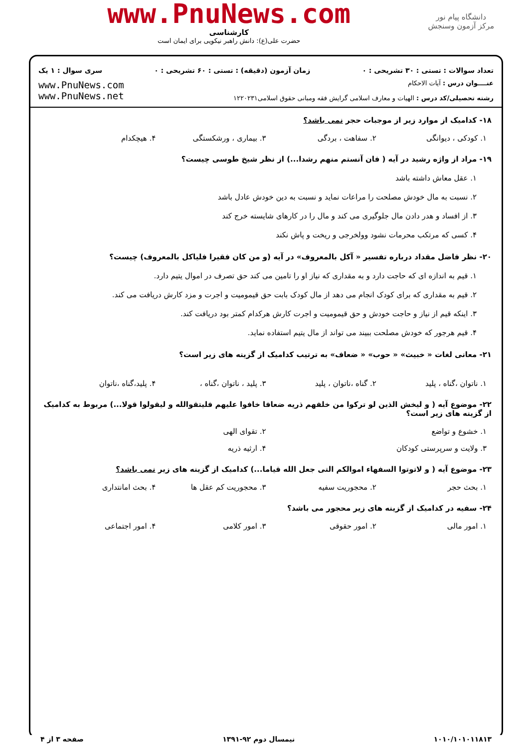دانشگاه پیام نور
مرکز آزمون وسنجش
www.PnuNews.com
کارشناسی
حضرت علی(ع): دانش راهبر نیکویی برای ایمان است
تعداد سوالات : تستی : ۳۰ تشریحی : ۰ زمان آزمون (دقیقه) : تستی : ۶۰ تشریحی : ۰ سری سوال : ۱ یک
عنــــوان درس : آیات الاحکام
رشته تحصیلی/کد درس : الهیات و معارف اسلامی گرایش فقه ومبانی حقوق اسلامی۱۲۲۰۲۳۱
www.PnuNews.com
www.PnuNews.net
۱۸- کدامیک از موارد زیر از موجبات حجر نمی باشد؟
۱. کودکی ، دیوانگی ۲. سفاهت ، بردگی ۳. بیماری ، ورشکستگی ۴. هیچکدام
۱۹- مراد از واژه رشید در آیه ( فان آنستم منهم رشدا...) از نظر شیخ طوسی چیست؟
۱. عقل معاش داشته باشد
۲. نسبت به مال خودش مصلحت را مراعات نماید و نسبت به دین خودش عادل باشد
۳. از افساد و هدر دادن مال جلوگیری می کند و مال را در کارهای شایسته خرج کند
۴. کسی که مرتکب محرمات نشود وولخرجی و ریخت و پاش نکند
۲۰- نظر فاضل مقداد درباره تفسیر « آکل بالمعروف» در آیه (و من کان فقیرا فلیاکل بالمعروف) چیست؟
۱. قیم به اندازه ای که حاجت دارد و به مقداری که نیاز او را تامین می کند حق تصرف در اموال یتیم دارد.
۲. قیم به مقداری که برای کودک انجام می دهد از مال کودک بابت حق قیمومیت و اجرت و مزد کارش دریافت می کند.
۳. اینکه قیم از نیاز و حاجت خودش و حق قیمومیت و اجرت کارش هرکدام کمتر بود دریافت کند.
۴. قیم هرجور که خودش مصلحت ببیند می تواند از مال یتیم استفاده نماید.
۲۱- معانی لغات « خبیث» « حوب» « ضعاف» به ترتیب کدامیک از گزینه های زیر است؟
۱. ناتوان ،گناه ، پلید ۲. گناه ،ناتوان ، پلید ۳. پلید ، ناتوان ،گناه ، ۴. پلید،گناه ،ناتوان
۲۲- موضوع آیه ( و لیخش الذین لو ترکوا من خلفهم ذریه ضعافا خافوا علیهم فلیتقوالله و لیقولوا قولا...) مربوط به کدامیک از گزینه های زیر است؟
۱. خشوع و تواضع ۲. تقوای الهی
۳. ولایت و سرپرستی کودکان ۴. ارثیه ذریه
۲۳- موضوع آیه ( و لاتوتوا السفهاء اموالکم التی جعل الله قیاما...) کدامیک از گزینه های زیر نمی باشد؟
۱. بحث حجر ۲. محجوریت سفیه ۳. محجوریت کم عقل ها ۴. بحث امانتداری
۲۴- سفیه در کدامیک از گزینه های زیر محجور می باشد؟
۱. امور مالی ۲. امور حقوقی ۳. امور کلامی ۴. امور اجتماعی
۱۰۱۰/۱۰۱۰۱۱۸۱۳ نیمسال دوم ۹۲-۱۳۹۱ صفحه ۳ از ۴